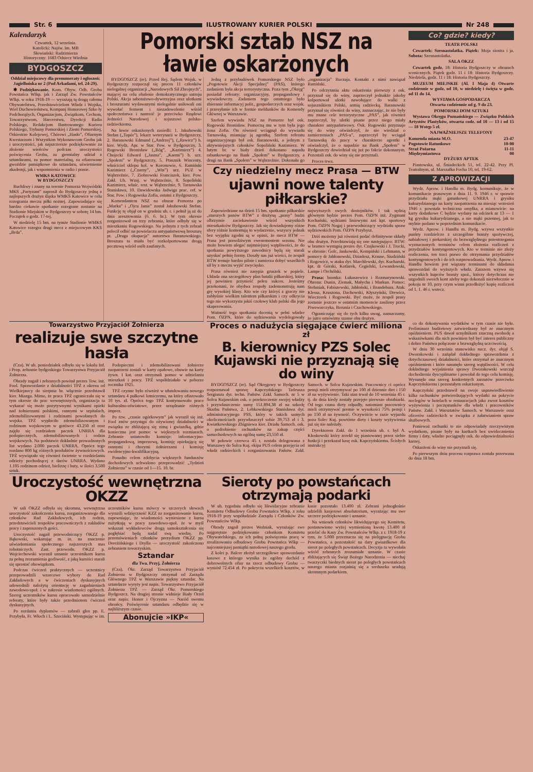Str. 6 ILUSTROWANY KURIER POLSKI Nr 248
Kalendarzyk
Czwartek, 12 września.
Katolicki: Najśw. Im. MB
Słowiański: Radzimierza
Historyczny: 1683 Odsiecz Wiednia
BYDGOSZCZ
Oddział miejscowy dla prenumeraty i ogłoszeń: Jagiellońska nr 2 (Pod Arkadami, tel. 24-29).
✱ Podziękowanie. Kom. Obyw. Odb. Grobu Powstańca Wlkp. jak i Zarząd Zw. Powstańców Wlkp. w roku 1918-19 — wyrażają tą drogą całemu Obywatelstwu, Przedstawicielom Władz i Wojska, Wiel Duchowieństwu, Kompanj Honorowej Szko ły Podchorążych, Organizacjom, Związkom, Cechom, Towarzystwom, Harcerstwu, Dyrekcji Radia Polskiego, Redakcjom Ilustrowanego Kuriera Polskiego, Trybuny Pomorskiej i Ziemi Pomorskiej, Orkiestrze Kolejowej, Chórowi „Hasło”, Ofiarnym Kwestarzom i Wszystkim Wykonawcom Grobu jak i uroczystości, jak najszczersze podziękowanie za złożenie wieńców podczas uroczystości poświęcenia Grobu, za gremialny udział z sztandarami, za pomoc materialną, za ofiarowane gwoździe pamiątkowe do sztandaru, uświetnienie akademji, jak i wspomnienia w radio i prasie.
WMKS KATOWICE
W BYDGOSZCZY
Ruchliwy i znany na terenie Pomorza Wojwódzki MKS „Partyzant” zaprosił do Bydgoszczy jedną z najlepszych drużyn śląska WMKS Katowice w celu rozegrania meczu piłki nożnej. Zapowiadające się bardzo ciekawie spotkanie rozegrane zostanie na Stadionie Miejskim w Bydgoszczy w sobotę 14 bm. Początek o godz. 17-tej.
W niedzielę 15 bm. na tymże Stadionie WMKS Katowice rozegra drugi mecz z miejscowym KKS „Brda”.
Pomorski sztab NSZ na ławie oskarżonych
BYDGOSZCZ (re). Przed Rej. Sądem Wojsk. w Bydgoszczy rozpoczął się proces 11 członków nielegalnej organizacji „Narodowych Sił Zbrojnych”, mającej na celu obalenie demokratycznego ustroju Polski. Akcja sabotażowo-dywersyjna oraz ulotkami i broszurami wydawanymi nielegalnie usiłowali oni wywołać ferment i niezadowolenie wśród społeczeństwa i nastroić je przeciwko Rządowi Jedności Narodowej i sojuszowi polsko-radzieckiemu.
Na ławie oskarżonych zasiedli: 1. Jakubowski Stefan („Topór”), lekarz weterynarii w Bydgoszczy, 2. Baranowski Edmund („Andrzej”), („Rawicz”) b. kier. Wydz. Apr. w Star. Pow. w Bydgoszczy, 3. Rogowski Bronisław („Róg”, „Kazimierz”) 4. Chojecki Edward („Jasma”, „Kaemi”) b. urz. „Społem” w Bydgoszczy, 5. Ptasznik Wincenty, właściciel sklepu kol. w Koronowie, 6. Ramiński Kazimierz („Czarny”, „Win”) urz. PUZ w Wąbrzeźnie, 7. Ziobrowski Franciszek, kier. Pow. Zakł. Ub. Wzaj. w Wąbrzeźnie, 8. Sopoliński Kazimierz, właśc. rest. w Wąbrzeźnie, 9. Tarnawska Stanisława, 10. Dawidowska Jadwiga prac. ref. w Star. Pow. i Rogowska Zofia, ostatni z Bydgoszczy.
Komendantem NSZ na obszar Pomorza po „Marku” i „Ojcu Janie” został Jakubowski Stefan. Funkcję tę objął on w grudniu ub. r. i pełnił ją aż do dnia aresztowania (6. 6. br.). W tym okresie zorganizował on trzy zebrania, które odbyły się w mieszkaniu Rogowskiego. Na jednym z tych zebrań polecił odbić na powielaczu antypaństwową broszurę pt. „Druga okupacja” autorstwa Baranowskiego. Broszura ta miała być rozkolportowana drogą pocztową wśród osób zaufanych.
Jedną z przybudówek Pomorskiego NSZ było „Pogotowie Akcji Specjalnej” (PAS), którego zadaniem była akcja terrorystyczna. Poza tym „Okręg” posiadał referaty: organizacyjny, propagandowy i wywiadowczy. Zadaniem tego ostatniego było zbieranie informacyj polit., gospodarczych oraz wojsk. i przesyłanie ich w formie meldunków do Komendy Głównej w Warszawie.
Szefem wywiadu NSZ na Pomorze był osk. Rogowski Bronisław. Pomocną mu w tym była jego żona Zofia. On również wciągnął do wywiadu Tarnawską, mianując ją agentką. Szefem referatu organizacyjnego był osk. Baranowski, a jednym z aktywniejszych członków Sopoliński Kazimierz. W lutym br. w biały dzień dokonano napadu rabunkowego na Bank „Społem” w Bydgoszczy, a drugi na Bank „Społem” w Wąbrzeźnie. Dokonała go „organizacja” Ruczaja. Kontakt z nimi nawiązał Ramiński.
Po odczytaniu aktu oskarżenia pierwszy z osk. przyznał się do winy, zaprzeczył jednakże jakoby kolportował ulotki nawołujące do walki z sojusznikiem Polski, armią radziecką. Baranowski przyznał się również do winy, zaznaczając, że nie były mu znane cele terrorystyczne „PAS”, jak również zaprzeczył, by ulotki pisane przez niego miały charakter antypaństwowy. Osk. Rogowski przyznaje się do winy oświadczył, że nie wiedział o zamierzeniach „PAS-u”, zaprzeczył by wciągał Tarnawską do pracy w charakterze agentki i oświadczył, że o napadzie na Bank „Społem” w Bydgoszczy dowiedział się już po fakcie dokonanym. Pozostali osk. do winy się nie przyznali.
Proces trwa.
Czy niedzielny mecz Prasa — BTW
ujawni nowe talenty piłkarskie?
Zapowiedziane na dzień 15 bm. spotkanie piłkarskie „starszych panów BTW” z drużyną „prasy” budzi olbrzymie zaciekawienie wśród wszystkich mieszkańców Bydgoszczy. Jak się dowiadujemy różne sfery różnie komentują to wydarzenie, wszyscy jednak bez wyjątku zgodni są w opinii, że mecz BTW — Prasa jest prawdziwym ewenementem sezonu. Nie może bowiem ulegać najmniejszej wątpliwości, że do spotkania powyższego zawodnicy będą się starali uzyskać pełnię formy. Doszły nas już wieści, że zespół BTW trenuje bardzo pilnie i zamierza dobyć wszelkich sił by z meczu wyjść zwycięsko.
Prasa również nie zasypia gruszek w popiele. Układa ona szczegółowy plan batalii piłkarskiej, który jej powinien przynieść pełen sukces. Jesteśmy przekonani, że obydwa zespoły zademonstrują nam grę wysokiej klasy. Kto wie czy któryś z graczy nie zabłyśnie wielkim talentem piłkarskim i czy odkrycia tego nie wykorzysta jakiś czołowy klub polski dla jego skaperowania.
Ważność tego spotkania docenią w pełni władze Pom. OZPN, które do sędziowania wydelegowały najwyższych swych dostojników. I tak sędzią głównym będzie prezes Pom. OZPN inż. Zygmunt Kochański, sędziami liniowymi zaś kpt. sportowy Pom. OZPN Nogaj i przewodniczący wydziału spraw sędziowskich Pom. OZPN Przybysz.
Dziś możemy już również podać definitywne składy obu drużyn. Przedstawiają się one następująco: BTW: w bramce wystąpią prezes dyr. Czajkowski i J. Trocki, w obronie: Golc, Jankowski, Kempiński i Lehmann, w pomocy dr Jabłonowski, Dziadosz, Krause, Siudziński i Rogowicz, w ataku dyr. Marchlewski, dyr. Kucharski, kpt. dr Górski, Kotlarek, Cegielski, Lewandowski, Lampe i Orchólski.
Prasa: bramka: Łukaszewicz i Rozmarynowski. Obrona: Dunin, Ziemak, Małycha i Markun. Pomoc: Stefaniak, Fabiszewski, Jabłoński, i Brandebura. Atak: Klessa, Kruszona, Dachowski, Kłyszyński, Drewicz, Wieczorek i Rogowski. Być może, że zespół prasy zostanie jeszcze w ostatnim momencie zasilony przez Piwowarczyka, Borunia i Czachowskiego.
Ograniczając się do tych kilku uwag, zaznaczamy, że jutro omówimy szanse obu drużyn.
Co? gdzie? kiedy?
TEATR POLSKI
Czwartek: Szesnastolatka. Piątek: Moja siostra i ja. Sobota: Szesnastolatka.
SALA OKZZ
Czwartek godz. 18: Historia Bydgoszczy w obrazach scenicznych. Piątek godz. 11 i 18: Historia Bydgoszczy. Niedziela, godz. 11 i 18: Historia Bydgoszczy.
MUZEUM MIEJSKIE (Al. 1 Maja 4) Otwarte codziennie w godz. od 10, w niedzielę i święta w godz. od 11 do 14.
WYSTAWA GOSPODARCZA
Otwarta codziennie od g. 9 do 23.
POMORSKI DOM SZTUKI
Wystawa Okręgu Poznańskiego — Związku Polskich Artystów Plastyków, otwarta codz. od 10 — 13 i od 15 — 18 Wstęp 5 zł.
NAJWAŻNIEJSZE TELEFONY
Komenda miasta M.O. 23-47
Pogotowie Ratunkowe 10-00
Straż Pożarna 11-11
Międzymiastowa 00
DYŻURY APTEK
Piastowska, ul. Śniadeckich 51, tel. 22-42. Przy Pl. Teatralnym, ul. Marszałka Focha 10, tel. 19-62.
Z APROWIZACJI
Wydz. Aprow. i Handlu m. Bydg. komunikuje, że w komunikacie prasowym z dnia 11. 9. 1946 r. w sprawie przydziału mąki gatunkowej UNRRA i grysiku kukurydzianego na karty zaopatrzenia na miesiąc wrzesień 1946 r. powstała techniczna omyłka, a mianowicie: na karty dodatkowe C będzie wydany na odcinek nr 13 — 1 kg grysiku kukurydzianego, a nie mąki pszennej, jak to mylnie podano w poprzednim komunikacie.
Wydz. Aprow. i Handlu m. Bydg. wzywa wszystkie punkty rozdzielcze z szczególnie branży spożywczej, nabiałowej i piekarskiej do bezwzględnego przestrzegania wyznaczonych terminów celem złożenia rozliczeń z przydziałów kontyngentowych. Kto w terminie nie złoży rozliczenia, ten traci prawo do otrzymania przydziałów kontyngentowych i do ich rozprowadzania. Wydz. Aprow. i Handlu bowiem jest wiązany terminami do składania sprawozdań do wyższych władz. Zarazem wzywa się wszystkich kupców branży spoż., którzy dotychczas nie uzgodnili swoich kont ażeby tego dokonali niezwłocznie w pokoju nr 10, przy czym winni przedłożyć kopię rozliczeń od 1. 1. 46 r. wstecz.
Towarzystwo Przyjaciół Żołnierza
realizuje swe szczytne hasła
(Cza). W ub. poniedziałek odbyło się w lokalu Inf. i Prop. zebranie bydgoskiego Towarzystwa Przyjaciół Żołnierza.
Obrady zagaił i zebranych powitał prezes Tow. inż. Fool. Sprawozdanie z działalności TPŻ z okresu od Wielkiejnocy do sierpnia br. włącznie przedstawił kier. Miazga. Mimo, że praca TPŻ ograniczała się w tym okresie do prac wewnętrznych, organizacja ta wykazać się może pozytywnymi wynikami opieki nad żołnierzami polskimi, rannymi w szpitalach, zdemobilizowanymi i rodzinami powołanych do wojska. TPŻ wypłaciło zdemobilizowanym i rodzinom wojskowym w gotówce 43.250 zł oraz zajęło się rozdziałem paczek UNRRA dla podopiecznych, zdemobilizowanych i rodzin wojskowych. Na podstawie dokładnie prowadzonych list wydano 2.000 paczek UNRRA. Oprócz tego rozdano 800 kg różnych produktów żywnościowych. TPŻ wywiązało się również świetnie w rozdzielaniu odzieży pochodzącej z darów UNRRA. Wydano 1.105 rodzinom odzież, bieliznę i buty, w ilości 3.500 sztuk.
Podopieczni i zdemobilizowani żołnierze zaopatrzeni zostali w karty opałowe, obuwie na karty żywn. I kat. oraz otrzymali pomoc w udzielaniu mieszkań i pracy. TPŻ współdziałało w poborze rocznika 1925.
TPŻ czynne było również w ufundowaniu nowego sztandaru 4 pułkowi lotniczemu, na który ofiarowało 10 tys. zł. Oprócz tego TPŻ kontynuowało prace kulturalno-oświatowe, przez urządzanie różnych imprez.
Po tzw. „czasie ogórkowym” jak wyraził się inż. Fool znów przystąpi do ożywionej działalności w związku ze zbliżającą się zimą i gwiazdką, gdzie konieczna jest pomoc w większych rozmiarach. Zebranie ustanowiło komisje: informacyjno-propagandową, imprezową, komisję opiekującą się rannymi i chorymi żołnierzami i komisję ewidencyjno-kwalifikacyjną.
Ponadto celem zdobycia większych funduszów dochodowych uchwalono przeprowadzić „Tydzień Żołnierza” w czasie od 1—15. 10. br.
Proces o nadużycia sięgające ćwierć miliona zł
B. kierownicy PZS Solec Kujawski nie przyznają się do winy
BYDGOSZCZ (re). Sąd Okręgowy w Bydgoszczy rozpoznawał sprawę Kapczyńskiego Tadeusza Sergiusza dyr. techn. Państw. Zakł. Samoch. nr 5 w Solcu Kujawskim osk. o przekroczenie swojej władzy i przywłaszczenie sumy 151.894,38 zł na szkodę Skarbu Państwa, 2. Lebkowskiego Stanisława dyr. administracyjnego PSS, który w takich samych okolicznościach przywłaszczył sobie 39,753 zł i 3. Kwiatkowskiego Zbigniewa kier. Działu Samoch. osk. o podrobienie rachunków na zakup części samochodowych na ogólną sumę 23,550 zł.
W połowie czerwca 45 r. została delegowana z Warszawy do Solca Kuj. ekipa PUS celem przejęcia od władz radzieckich i zorganizowania Państw. Zakł. Samoch. w Solcu Kujawskim. Pracownicy ci oprócz pensji mieli otrzymywać po 100 zł dziennie diet i 150 zł na wyżywienie. Taki stan trwał do 10 września 45 r. tj. do dnia kiedy zostały przejęte pierwsze obrabiarki. Od tego czasu diety odpadły, natomiast pracownicy mieli otrzymywać premie w wysokości 75% pensji i po 150 zł na żywność. Oczywiście w razie wyjazdu poza Solec Kuj. powtórne diety i koszty wyżywienia już się nie należały.
Dyrektorem Zakł. do 1 września ub. r. był A. Kłoskowski który zrzekł się piastowanej przez siebie funkcji i przekazał kasę osk. Kapczyńskiemu. Ścisłych instrukcyj
co do dokonywania wydatków w tym czasie nie było. Preliminarz budżetowy zatwierdzany był ze znacznym opóźnieniem. PUS dawał urzędnikom znaczną swobodę a wskazówkami dla nich powinien był być interes publiczny i dobro Państwa połączone z bezwzględną uczciwością.
W dniu 30 września stanowisko nacz. dyr. objął S. Dworakowski i zażądał dokładnego sprawozdania z dotychczasowej działalności, które otrzymał ze znacznym opóźnieniem i które nasunęło szereg wątpliwości. W celu dokładnego wyjaśnienia sprawy Dworakowski wszczął dochodzenia dyscyplinarne i powołał do tego celu komisję. Wysunęła ona szereg konkretnych zarzutów przeciwko Kapczyńskiemu i pozostałym oskarżonym.
Kapczyński przedstawił na swoje usprawiedliwienie kilka rachunków potwierdzających wydatki na pokrycie noclegów w hotelach w restauracjach jako zwrot kosztów wyżywienia i poczęstunków dla władz i pracowników Państw. Zakł. i Warsztatów Samoch. w Warszawie oraz oficerów radzieckich w związku z załatwianiem spraw służbowych.
Ponieważ rachunki te nie odpowiadały rzeczywistym wydatkom, pisane były na kartkach bez uwidocznienia firmy i daty, władze pociągnęły osk. do odpowiedzialności karnej.
Oskarżeni do winy nie przyznali się.
Po pierwszym dniu procesu rozprawa została przerwana do dnia 18 bm.
Uroczystość wewnętrzna OKZZ
W sali OKZZ odbyła się skromna, wewnętrzna uroczystość zakończenia kursu, zorganizowanego dla członków Rad Zakładowych, ich rodzin, przedstawicieli zespołów pracowniczych z zakładów pracy i zaproszonych gości.
Uroczystość zagaił przewodniczący OKZZ p. Bąkowski, wskazując m. in. na znaczenie uświadamiania społecznego najszerszych mas robotniczych. Zast. przewodn. OKZZ p. Wojciechowski wyraził uznanie uczestnikom kursu za pełną zrozumienia gorliwość, z jaką kursiści starali się sprostać obowiązkom.
Podczas ćwiczeń praktycznych — uczestnicy przeprowadzili wzorcowe wybory do Rad Zakładowych a w ćwiczeniach dyskusyjnych udowodnili należytą orientację w zagadnieniach zawodowo-społ. i w zakresie wiadomości ogólnych. Szereg uczestników kursu opracowało samodzielnie referaty, które były także przedmiotem ćwiczeń dyskusyjnych.
Po rozdaniu dyplomów — zabrali głos pp. E. Przybyła, Fr. Włoch i L. Szociński. Występując w im. uczestników kursu mówcy w szczerych słowach wyrazili wdzięczność KZZ za zorganizowanie kursu, zapewniając, że wiadomości wyniesione z kursu zużytkują w pracy zawodowo-społ. że w myśl wskazań wykładowców drogą samokształcenia się pogłębiać będą nadal swą wiedzę. Po przemówieniach członków prezydium OKZZ pp. Dereżińskiego i Drylla — uroczystość zakończono zebraniem towarzyskim.
Sztandar
dla Twa. Przyj. Żołnierza
(Cza). Okr. Zarząd Towarzystwa Przyjaciół Żołnierza w Bydgoszczy otrzymał od Zarządu Głównego TPŻ w Warszawie piękny sztandar. Na sztandarze wyryty jest napis: Towarzystwo Przyjaciół Żołnierza TPŻ — Zarząd Okr. Pomorskiego Bydgoszcz. Na drugiej stronie widnieje Biały Orzeł oraz napis: Honor i Ojczyzna — Naród swemu obrońcy. Poświęcenie sztandaru odbędzie się w najbliższym czasie.
Abonujcie »IKP«
Sieroty po powstańcach otrzymają podarki
W ub. tygodniu odbyło się likwidacyjne zebranie Komitetu Odbudowy Grobu Powstańca Wlkp. z roku 1918-19 przy współudziale Zarządu i Członków Zw. Powstańców Wlkp.
Obrady zagaił prezes Woźniak, wyrażając swe najgorętsze podziękowanie członkom Komitetu Obywatelskiego, za ich pełną poświęcenia pracę w zrealizowaniu odbudowy Grobu Powstańca Wlkp — najcenniejszej pamiątki narodowej naszego grodu.
Z kolei p. Balcer złożył szczegółowe sprawozdanie kasowe z którego wynika że ogólny dochód z dobrowolnych ofiar na rzecz odbudowy Grobu — wyniósł 72.454 zł. Po pokryciu wszelkich kosztów, w kasie pozostało 13.400 zł. Zebrani jednogłośnie udzielili kasjerowi absolutorium, wyrażając mu swe szczere podziękowanie i uznanie.
Na wniosek członków likwidującego się Komitetu, postanowiono wyżej wymienioną kwotę 13.400 zł przelać do Kasy Zw. Powstańców Wlkp. z r. 1918-19 z tym, że 5.000 przeznacza się na pielęgnację Grobu Powstańca, a pozostałość na dary gwiazdkowe dla sierot po poległych powstańcach. Decyzja ta wywołała wśród zebranych zrozumiałe uznanie. W czasie zbliżających się Świąt Bożego Narodzenia — niechaj twarzyczki biednych sierot po poległych powstańcach naszego miasta rozjaśnią się a serduszka uradują skromnym podarkiem.